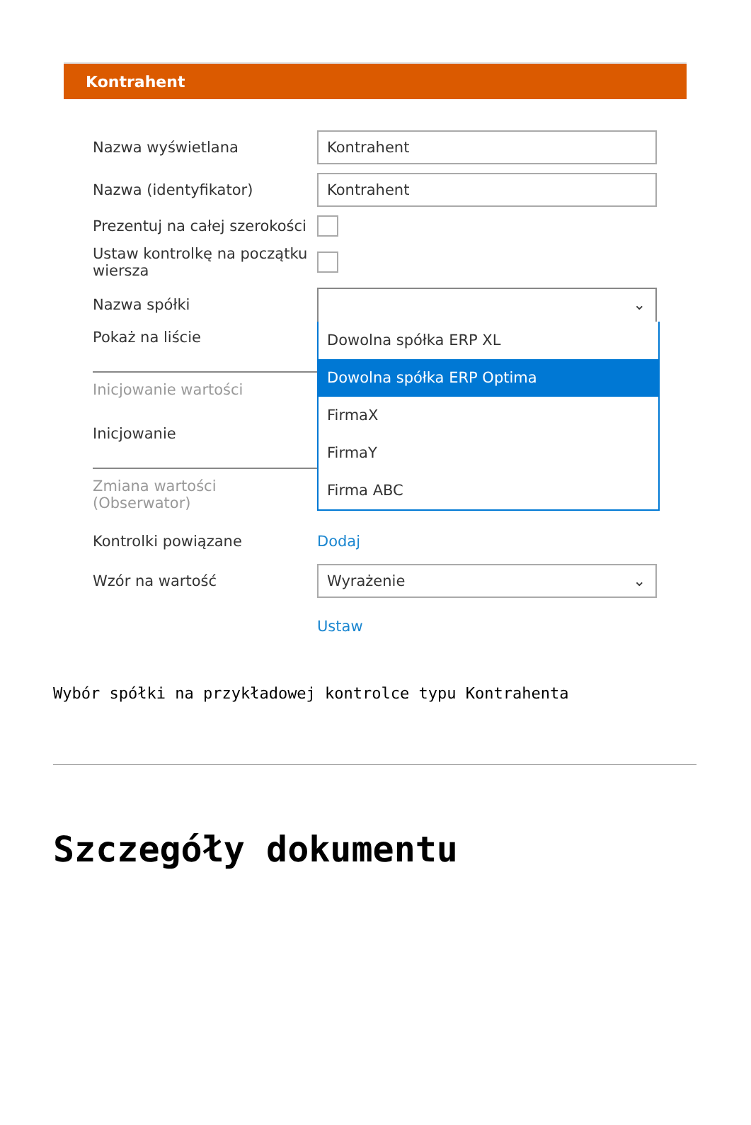Kontrahent
Nazwa wyświetlana
Kontrahent
Nazwa (identyfikator)
Kontrahent
Prezentuj na całej szerokości
Ustaw kontrolkę na początku wiersza
Nazwa spółki
⌄
Pokaż na liście
Inicjowanie wartości
Inicjowanie
Zmiana wartości (Obserwator)
Dowolna spółka ERP XL
Dowolna spółka ERP Optima
FirmaX
FirmaY
Firma ABC
Kontrolki powiązane Dodaj
Wzór na wartość
Wyrażenie ⌄
Ustaw
Wybór spółki na przykładowej kontrolce typu Kontrahenta
Szczegóły dokumentu